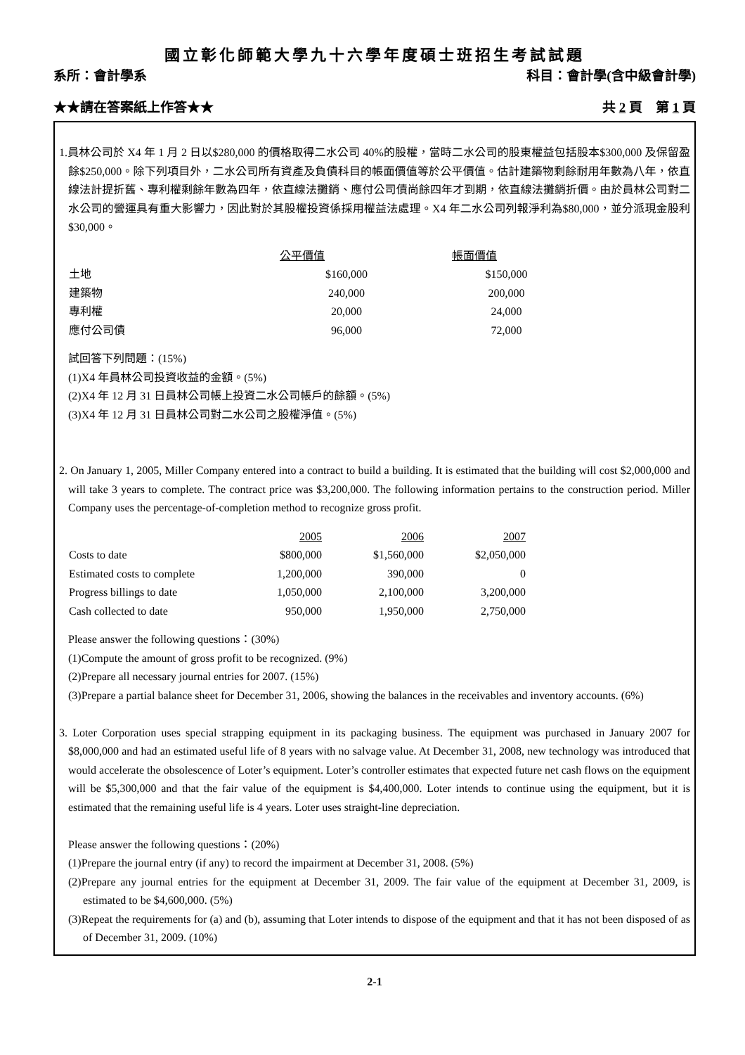國立彰化師範大學九十六學年度碩士班招生考試試題
系所：會計學系 科目：會計學(含中級會計學)
★★請在答案紙上作答★★ 共 2 頁　第 1 頁
1.員林公司於 X4 年 1 月 2 日以$280,000 的價格取得二水公司 40%的股權，當時二水公司的股東權益包括股本$300,000 及保留盈餘$250,000。除下列項目外，二水公司所有資產及負債科目的帳面價值等於公平價值。估計建築物剩餘耐用年數為八年，依直線法計提折舊、專利權剩餘年數為四年，依直線法攤銷、應付公司債尚餘四年才到期，依直線法攤銷折價。由於員林公司對二水公司的營運具有重大影響力，因此對於其股權投資係採用權益法處理。X4 年二水公司列報淨利為$80,000，並分派現金股利$30,000。
| | 公平價值 | 帳面價值 |
| --- | --- | --- |
| 土地 | $160,000 | $150,000 |
| 建築物 | 240,000 | 200,000 |
| 專利權 | 20,000 | 24,000 |
| 應付公司債 | 96,000 | 72,000 |
試回答下列問題：(15%)
(1)X4 年員林公司投資收益的金額。(5%)
(2)X4 年 12 月 31 日員林公司帳上投資二水公司帳戶的餘額。(5%)
(3)X4 年 12 月 31 日員林公司對二水公司之股權淨值。(5%)
2. On January 1, 2005, Miller Company entered into a contract to build a building. It is estimated that the building will cost $2,000,000 and will take 3 years to complete. The contract price was $3,200,000. The following information pertains to the construction period. Miller Company uses the percentage-of-completion method to recognize gross profit.
| | 2005 | 2006 | 2007 |
| --- | --- | --- | --- |
| Costs to date | $800,000 | $1,560,000 | $2,050,000 |
| Estimated costs to complete | 1,200,000 | 390,000 | 0 |
| Progress billings to date | 1,050,000 | 2,100,000 | 3,200,000 |
| Cash collected to date | 950,000 | 1,950,000 | 2,750,000 |
Please answer the following questions：(30%)
(1)Compute the amount of gross profit to be recognized. (9%)
(2)Prepare all necessary journal entries for 2007. (15%)
(3)Prepare a partial balance sheet for December 31, 2006, showing the balances in the receivables and inventory accounts. (6%)
3. Loter Corporation uses special strapping equipment in its packaging business. The equipment was purchased in January 2007 for $8,000,000 and had an estimated useful life of 8 years with no salvage value. At December 31, 2008, new technology was introduced that would accelerate the obsolescence of Loter’s equipment. Loter’s controller estimates that expected future net cash flows on the equipment will be $5,300,000 and that the fair value of the equipment is $4,400,000. Loter intends to continue using the equipment, but it is estimated that the remaining useful life is 4 years. Loter uses straight-line depreciation.
Please answer the following questions：(20%)
(1)Prepare the journal entry (if any) to record the impairment at December 31, 2008. (5%)
(2)Prepare any journal entries for the equipment at December 31, 2009. The fair value of the equipment at December 31, 2009, is estimated to be $4,600,000. (5%)
(3)Repeat the requirements for (a) and (b), assuming that Loter intends to dispose of the equipment and that it has not been disposed of as of December 31, 2009. (10%)
2-1